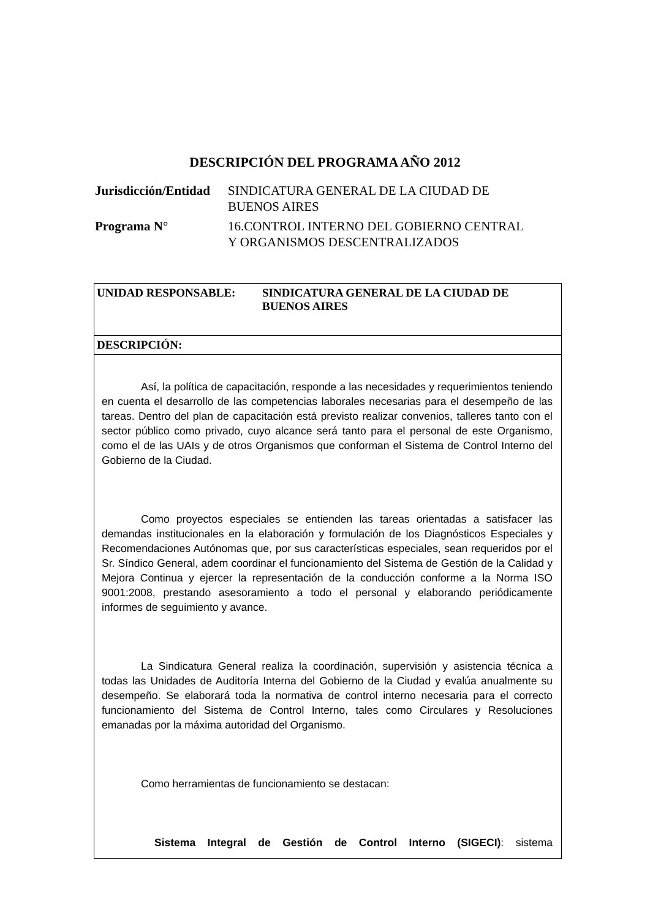DESCRIPCIÓN DEL PROGRAMA AÑO 2012
| Jurisdicción/Entidad | SINDICATURA GENERAL DE LA CIUDAD DE BUENOS AIRES |
| Programa N° | 16.CONTROL INTERNO DEL GOBIERNO CENTRAL Y ORGANISMOS DESCENTRALIZADOS |
UNIDAD RESPONSABLE: SINDICATURA GENERAL DE LA CIUDAD DE
BUENOS AIRES
DESCRIPCIÓN:
Así, la política de capacitación, responde a las necesidades y requerimientos teniendo en cuenta el desarrollo de las competencias laborales necesarias para el desempeño de las tareas. Dentro del plan de capacitación está previsto realizar convenios, talleres tanto con el sector público como privado, cuyo alcance será tanto para el personal de este Organismo, como el de las UAIs y de otros Organismos que conforman el Sistema de Control Interno del Gobierno de la Ciudad.
Como proyectos especiales se entienden las tareas orientadas a satisfacer las demandas institucionales en la elaboración y formulación de los Diagnósticos Especiales y Recomendaciones Autónomas que, por sus características especiales, sean requeridos por el Sr. Síndico General, adem coordinar el funcionamiento del Sistema de Gestión de la Calidad y Mejora Continua y ejercer la representación de la conducción conforme a la Norma ISO 9001:2008, prestando asesoramiento a todo el personal y elaborando periódicamente informes de seguimiento y avance.
La Sindicatura General realiza la coordinación, supervisión y asistencia técnica a todas las Unidades de Auditoría Interna del Gobierno de la Ciudad y evalúa anualmente su desempeño. Se elaborará toda la normativa de control interno necesaria para el correcto funcionamiento del Sistema de Control Interno, tales como Circulares y Resoluciones emanadas por la máxima autoridad del Organismo.
Como herramientas de funcionamiento se destacan:
Sistema Integral de Gestión de Control Interno (SIGECI): sistema